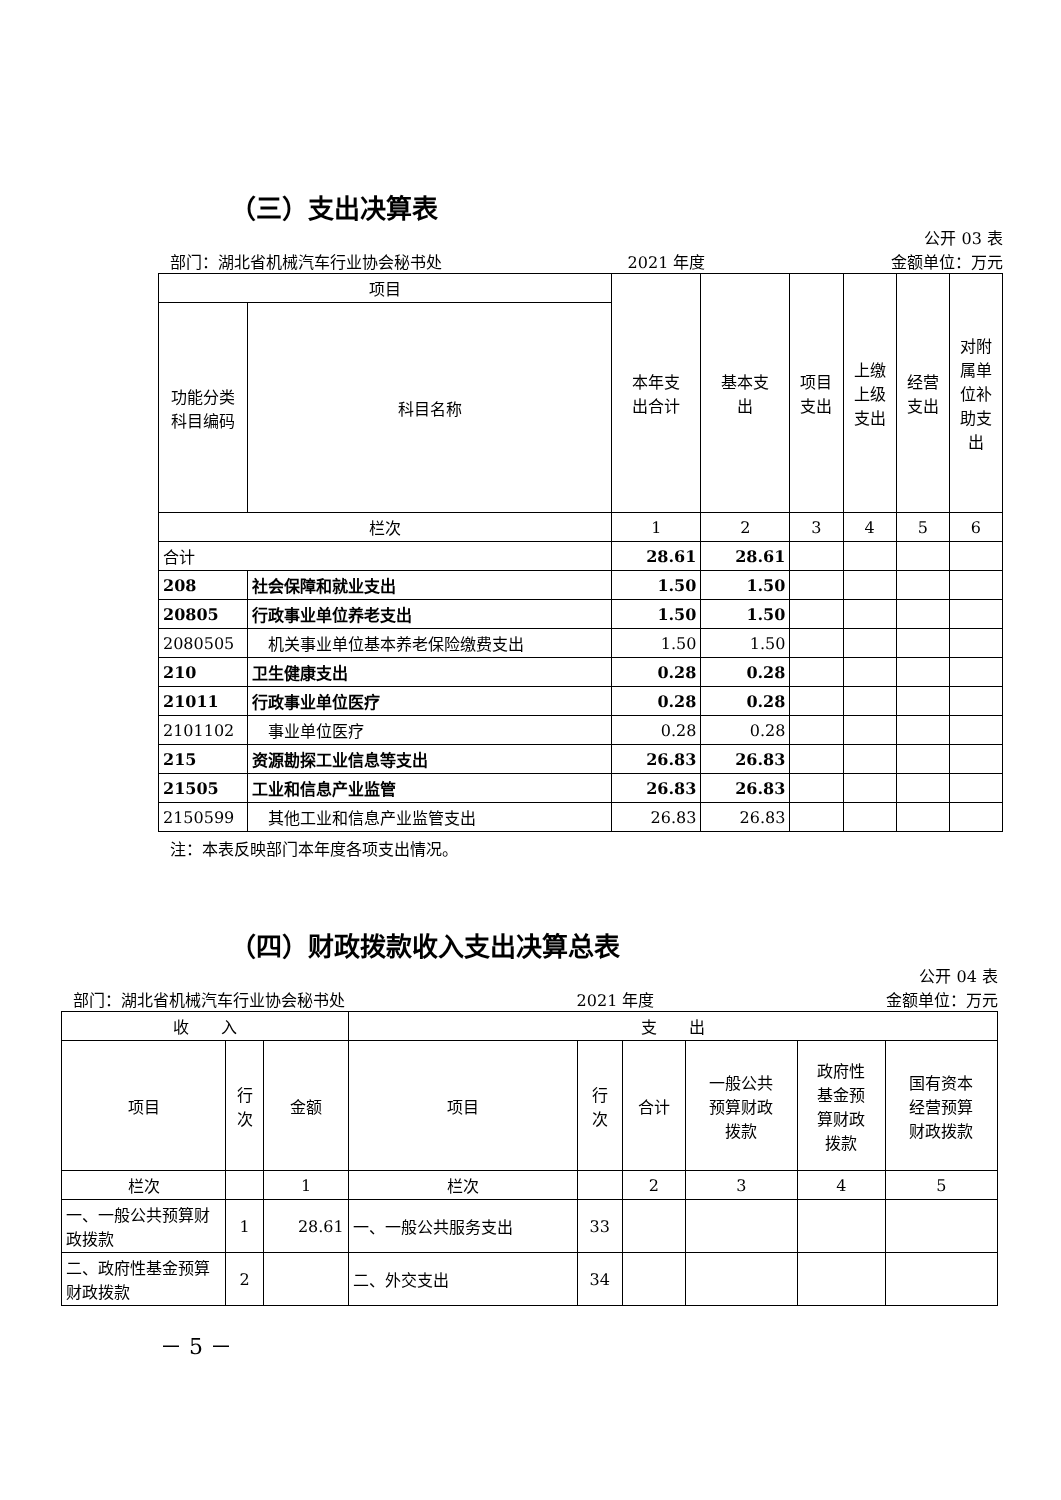（三）支出决算表
公开 03 表
部门：湖北省机械汽车行业协会秘书处 2021 年度 金额单位：万元
| 项目 | | 本年支 出合计 | 基本支 出 | 项目 支出 | 上缴 上级 支出 | 经营 支出 | 对附 属单 位补 助支 出 |
| --- | --- | --- | --- | --- | --- | --- | --- |
| 功能分类 科目编码 | 科目名称 | | | | | | |
| 栏次 | | 1 | 2 | 3 | 4 | 5 | 6 |
| 合计 | | 28.61 | 28.61 | | | | |
| 208 | 社会保障和就业支出 | 1.50 | 1.50 | | | | |
| 20805 | 行政事业单位养老支出 | 1.50 | 1.50 | | | | |
| 2080505 | 机关事业单位基本养老保险缴费支出 | 1.50 | 1.50 | | | | |
| 210 | 卫生健康支出 | 0.28 | 0.28 | | | | |
| 21011 | 行政事业单位医疗 | 0.28 | 0.28 | | | | |
| 2101102 | 事业单位医疗 | 0.28 | 0.28 | | | | |
| 215 | 资源勘探工业信息等支出 | 26.83 | 26.83 | | | | |
| 21505 | 工业和信息产业监管 | 26.83 | 26.83 | | | | |
| 2150599 | 其他工业和信息产业监管支出 | 26.83 | 26.83 | | | | |
注：本表反映部门本年度各项支出情况。
（四）财政拨款收入支出决算总表
公开 04 表
部门：湖北省机械汽车行业协会秘书处 2021 年度 金额单位：万元
| 收 入 | | | 支 出 | | | | | |
| --- | --- | --- | --- | --- | --- | --- | --- | --- |
| 项目 | 行 次 | 金额 | 项目 | 行 次 | 合计 | 一般公共 预算财政 拨款 | 政府性 基金预 算财政 拨款 | 国有资本 经营预算 财政拨款 |
| 栏次 | | 1 | 栏次 | | 2 | 3 | 4 | 5 |
| 一、一般公共预算财政拨款 | 1 | 28.61 | 一、一般公共服务支出 | 33 | | | | |
| 二、政府性基金预算财政拨款 | 2 | | 二、外交支出 | 34 | | | | |
－ 5 －